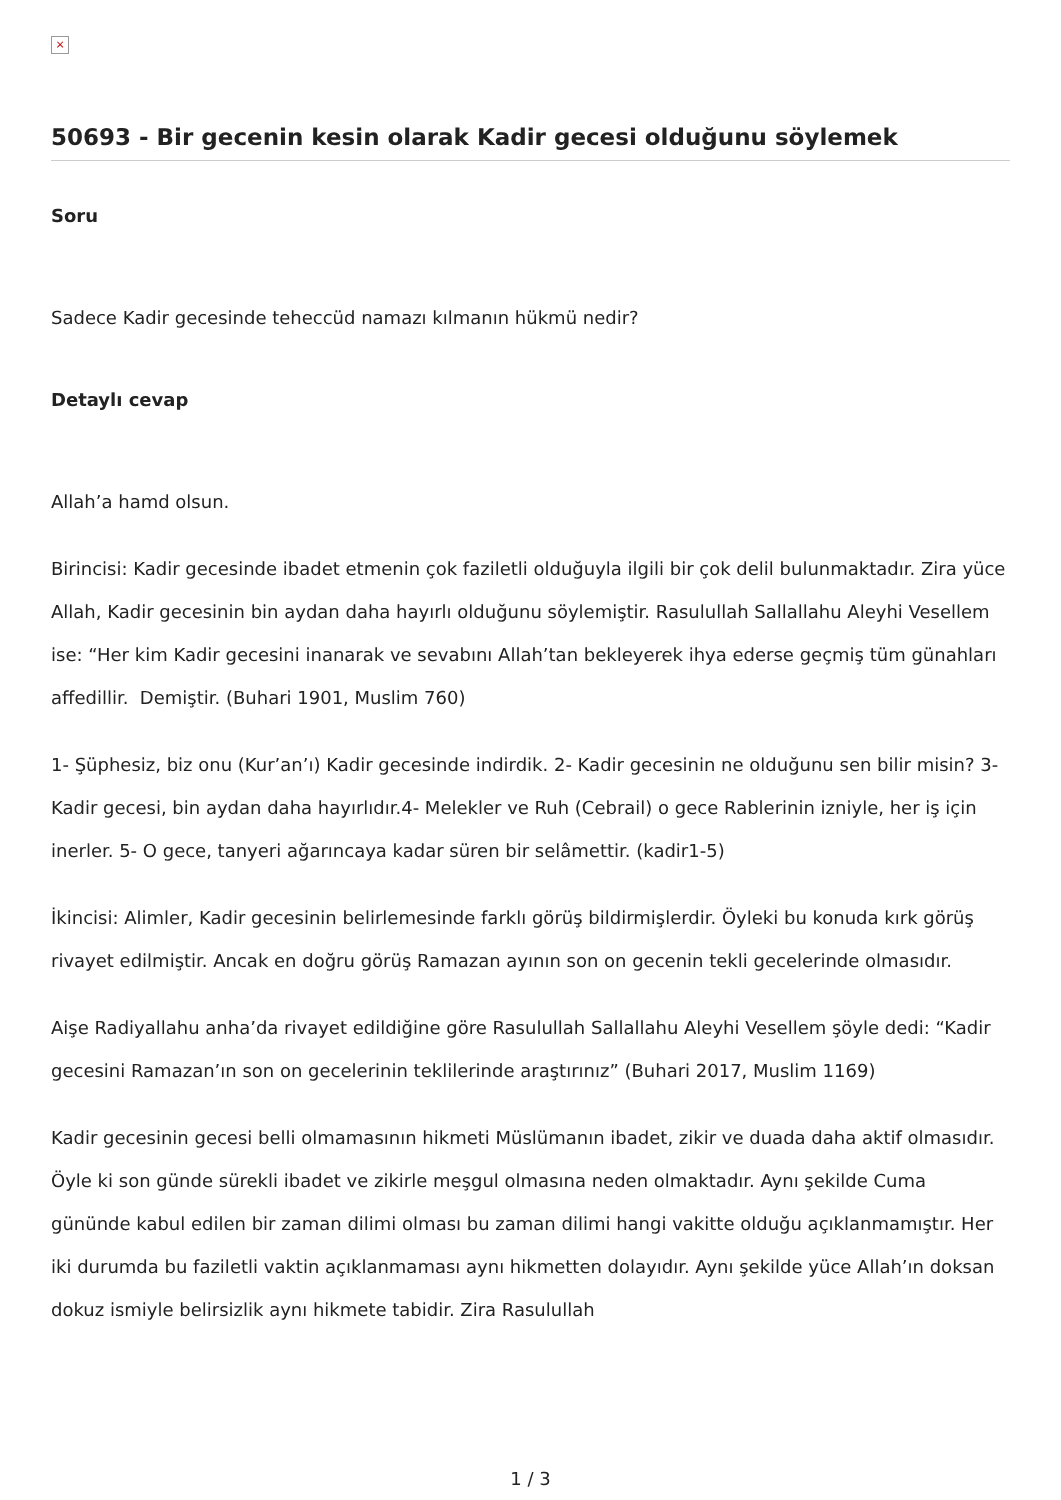×
50693 - Bir gecenin kesin olarak Kadir gecesi olduğunu söylemek
Soru
Sadece Kadir gecesinde teheccüd namazı kılmanın hükmü nedir?
Detaylı cevap
Allah’a hamd olsun.
Birincisi: Kadir gecesinde ibadet etmenin çok faziletli olduğuyla ilgili bir çok delil bulunmaktadır. Zira yüce Allah, Kadir gecesinin bin aydan daha hayırlı olduğunu söylemiştir. Rasulullah Sallallahu Aleyhi Vesellem ise: “Her kim Kadir gecesini inanarak ve sevabını Allah’tan bekleyerek ihya ederse geçmiş tüm günahları affedillir. Demiştir. (Buhari 1901, Muslim 760)
1- Şüphesiz, biz onu (Kur’an’ı) Kadir gecesinde indirdik. 2- Kadir gecesinin ne olduğunu sen bilir misin? 3- Kadir gecesi, bin aydan daha hayırlıdır.4- Melekler ve Ruh (Cebrail) o gece Rablerinin izniyle, her iş için inerler. 5- O gece, tanyeri ağarıncaya kadar süren bir selâmettir. (kadir1-5)
İkincisi: Alimler, Kadir gecesinin belirlemesinde farklı görüş bildirmişlerdir. Öyleki bu konuda kırk görüş rivayet edilmiştir. Ancak en doğru görüş Ramazan ayının son on gecenin tekli gecelerinde olmasıdır.
Aişe Radiyallahu anha’da rivayet edildiğine göre Rasulullah Sallallahu Aleyhi Vesellem şöyle dedi: “Kadir gecesini Ramazan’ın son on gecelerinin teklilerinde araştırınız” (Buhari 2017, Muslim 1169)
Kadir gecesinin gecesi belli olmamasının hikmeti Müslümanın ibadet, zikir ve duada daha aktif olmasıdır. Öyle ki son günde sürekli ibadet ve zikirle meşgul olmasına neden olmaktadır. Aynı şekilde Cuma gününde kabul edilen bir zaman dilimi olması bu zaman dilimi hangi vakitte olduğu açıklanmamıştır. Her iki durumda bu faziletli vaktin açıklanmaması aynı hikmetten dolayıdır. Aynı şekilde yüce Allah’ın doksan dokuz ismiyle belirsizlik aynı hikmete tabidir. Zira Rasulullah
1 / 3